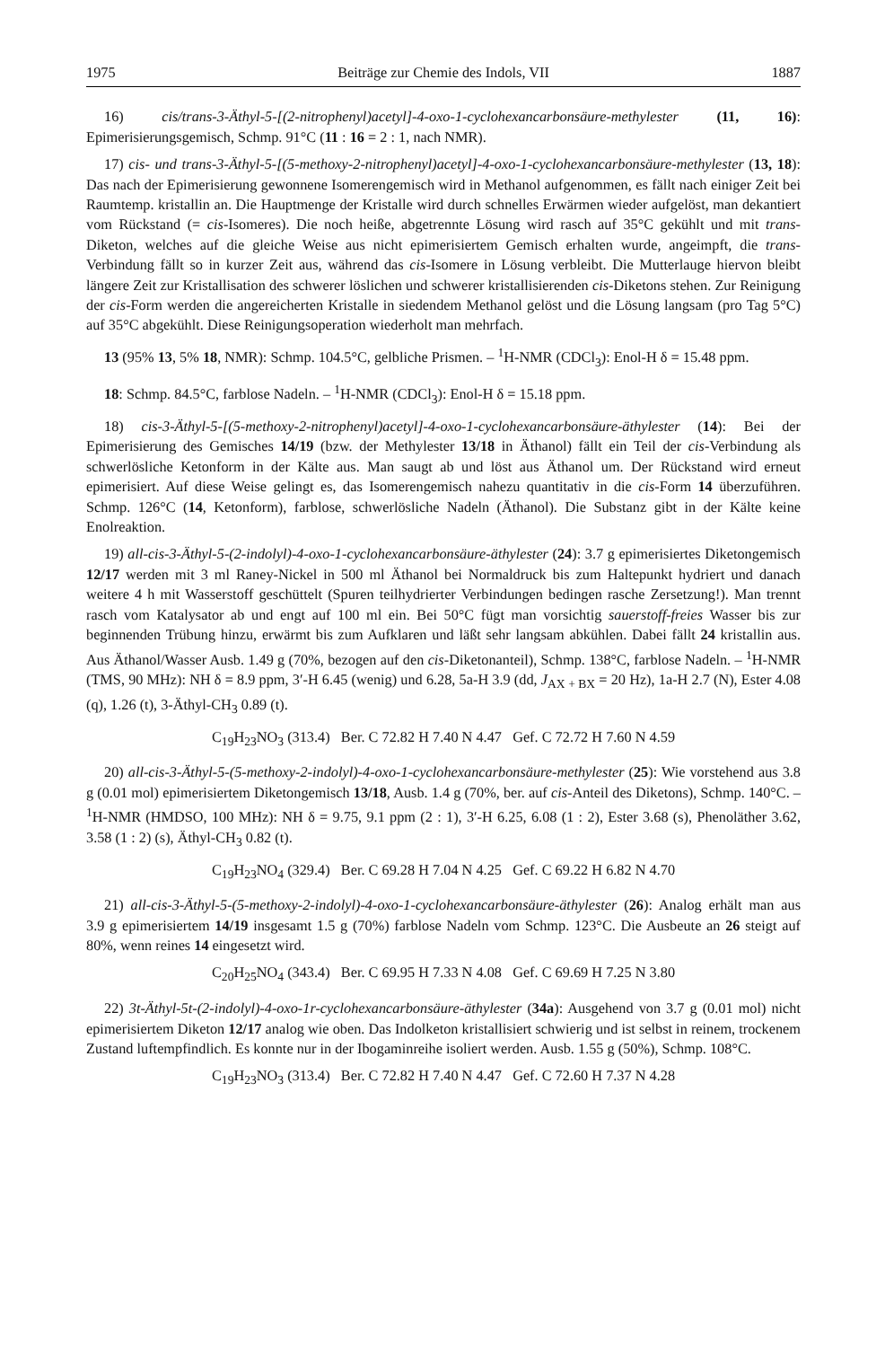1975 Beiträge zur Chemie des Indols, VII 1887
16) cis/trans-3-Äthyl-5-[(2-nitrophenyl)acetyl]-4-oxo-1-cyclohexancarbonsäure-methylester (11, 16): Epimerisierungsgemisch, Schmp. 91°C (11 : 16 = 2 : 1, nach NMR).
17) cis- und trans-3-Äthyl-5-[(5-methoxy-2-nitrophenyl)acetyl]-4-oxo-1-cyclohexancarbonsäure-methylester (13, 18): Das nach der Epimerisierung gewonnene Isomerengemisch wird in Methanol aufgenommen, es fällt nach einiger Zeit bei Raumtemp. kristallin an. Die Hauptmenge der Kristalle wird durch schnelles Erwärmen wieder aufgelöst, man dekantiert vom Rückstand (= cis-Isomeres). Die noch heiße, abgetrennte Lösung wird rasch auf 35°C gekühlt und mit trans-Diketon, welches auf die gleiche Weise aus nicht epimerisiertem Gemisch erhalten wurde, angeimpft, die trans-Verbindung fällt so in kurzer Zeit aus, während das cis-Isomere in Lösung verbleibt. Die Mutterlauge hiervon bleibt längere Zeit zur Kristallisation des schwerer löslichen und schwerer kristallisierenden cis-Diketons stehen. Zur Reinigung der cis-Form werden die angereicherten Kristalle in siedendem Methanol gelöst und die Lösung langsam (pro Tag 5°C) auf 35°C abgekühlt. Diese Reinigungsoperation wiederholt man mehrfach.
13 (95% 13, 5% 18, NMR): Schmp. 104.5°C, gelbliche Prismen. – <sup>1</sup>H-NMR (CDCl<sub>3</sub>): Enol-H δ = 15.48 ppm.
18: Schmp. 84.5°C, farblose Nadeln. – <sup>1</sup>H-NMR (CDCl<sub>3</sub>): Enol-H δ = 15.18 ppm.
18) cis-3-Äthyl-5-[(5-methoxy-2-nitrophenyl)acetyl]-4-oxo-1-cyclohexancarbonsäure-äthylester (14): Bei der Epimerisierung des Gemisches 14/19 (bzw. der Methylester 13/18 in Äthanol) fällt ein Teil der cis-Verbindung als schwerlösliche Ketonform in der Kälte aus. Man saugt ab und löst aus Äthanol um. Der Rückstand wird erneut epimerisiert. Auf diese Weise gelingt es, das Isomerengemisch nahezu quantitativ in die cis-Form 14 überzuführen. Schmp. 126°C (14, Ketonform), farblose, schwerlösliche Nadeln (Äthanol). Die Substanz gibt in der Kälte keine Enolreaktion.
19) all-cis-3-Äthyl-5-(2-indolyl)-4-oxo-1-cyclohexancarbonsäure-äthylester (24): 3.7 g epimerisiertes Diketongemisch 12/17 werden mit 3 ml Raney-Nickel in 500 ml Äthanol bei Normaldruck bis zum Haltepunkt hydriert und danach weitere 4 h mit Wasserstoff geschüttelt (Spuren teilhydrierter Verbindungen bedingen rasche Zersetzung!). Man trennt rasch vom Katalysator ab und engt auf 100 ml ein. Bei 50°C fügt man vorsichtig sauerstoff-freies Wasser bis zur beginnenden Trübung hinzu, erwärmt bis zum Aufklaren und läßt sehr langsam abkühlen. Dabei fällt 24 kristallin aus. Aus Äthanol/Wasser Ausb. 1.49 g (70%, bezogen auf den cis-Diketonanteil), Schmp. 138°C, farblose Nadeln. – <sup>1</sup>H-NMR (TMS, 90 MHz): NH δ = 8.9 ppm, 3′-H 6.45 (wenig) und 6.28, 5a-H 3.9 (dd, J<sub>AX + BX</sub> = 20 Hz), 1a-H 2.7 (N), Ester 4.08 (q), 1.26 (t), 3-Äthyl-CH<sub>3</sub> 0.89 (t).
C<sub>19</sub>H<sub>23</sub>NO<sub>3</sub> (313.4) Ber. C 72.82 H 7.40 N 4.47 Gef. C 72.72 H 7.60 N 4.59
20) all-cis-3-Äthyl-5-(5-methoxy-2-indolyl)-4-oxo-1-cyclohexancarbonsäure-methylester (25): Wie vorstehend aus 3.8 g (0.01 mol) epimerisiertem Diketongemisch 13/18, Ausb. 1.4 g (70%, ber. auf cis-Anteil des Diketons), Schmp. 140°C. – <sup>1</sup>H-NMR (HMDSO, 100 MHz): NH δ = 9.75, 9.1 ppm (2 : 1), 3′-H 6.25, 6.08 (1 : 2), Ester 3.68 (s), Phenoläther 3.62, 3.58 (1 : 2) (s), Äthyl-CH<sub>3</sub> 0.82 (t).
C<sub>19</sub>H<sub>23</sub>NO<sub>4</sub> (329.4) Ber. C 69.28 H 7.04 N 4.25 Gef. C 69.22 H 6.82 N 4.70
21) all-cis-3-Äthyl-5-(5-methoxy-2-indolyl)-4-oxo-1-cyclohexancarbonsäure-äthylester (26): Analog erhält man aus 3.9 g epimerisiertem 14/19 insgesamt 1.5 g (70%) farblose Nadeln vom Schmp. 123°C. Die Ausbeute an 26 steigt auf 80%, wenn reines 14 eingesetzt wird.
C<sub>20</sub>H<sub>25</sub>NO<sub>4</sub> (343.4) Ber. C 69.95 H 7.33 N 4.08 Gef. C 69.69 H 7.25 N 3.80
22) 3t-Äthyl-5t-(2-indolyl)-4-oxo-1r-cyclohexancarbonsäure-äthylester (34a): Ausgehend von 3.7 g (0.01 mol) nicht epimerisiertem Diketon 12/17 analog wie oben. Das Indolketon kristallisiert schwierig und ist selbst in reinem, trockenem Zustand luftempfindlich. Es konnte nur in der Ibogaminreihe isoliert werden. Ausb. 1.55 g (50%), Schmp. 108°C.
C<sub>19</sub>H<sub>23</sub>NO<sub>3</sub> (313.4) Ber. C 72.82 H 7.40 N 4.47 Gef. C 72.60 H 7.37 N 4.28